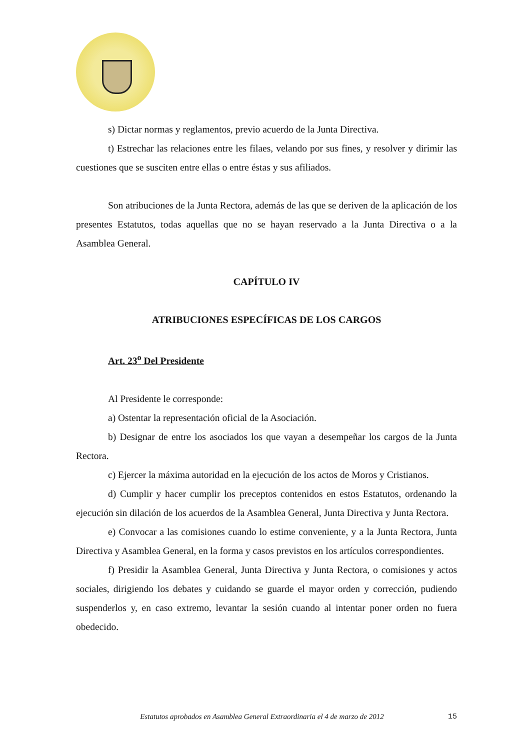s) Dictar normas y reglamentos, previo acuerdo de la Junta Directiva.
t) Estrechar las relaciones entre les filaes, velando por sus fines, y resolver y dirimir las cuestiones que se susciten entre ellas o entre éstas y sus afiliados.
Son atribuciones de la Junta Rectora, además de las que se deriven de la aplicación de los presentes Estatutos, todas aquellas que no se hayan reservado a la Junta Directiva o a la Asamblea General.
CAPÍTULO IV
ATRIBUCIONES ESPECÍFICAS DE LOS CARGOS
Art. 23<sup>o</sup> Del Presidente
Al Presidente le corresponde:
a) Ostentar la representación oficial de la Asociación.
b) Designar de entre los asociados los que vayan a desempeñar los cargos de la Junta Rectora.
c) Ejercer la máxima autoridad en la ejecución de los actos de Moros y Cristianos.
d) Cumplir y hacer cumplir los preceptos contenidos en estos Estatutos, ordenando la ejecución sin dilación de los acuerdos de la Asamblea General, Junta Directiva y Junta Rectora.
e) Convocar a las comisiones cuando lo estime conveniente, y a la Junta Rectora, Junta Directiva y Asamblea General, en la forma y casos previstos en los artículos correspondientes.
f) Presidir la Asamblea General, Junta Directiva y Junta Rectora, o comisiones y actos sociales, dirigiendo los debates y cuidando se guarde el mayor orden y corrección, pudiendo suspenderlos y, en caso extremo, levantar la sesión cuando al intentar poner orden no fuera obedecido.
Estatutos aprobados en Asamblea General Extraordinaria el 4 de marzo de 2012 15